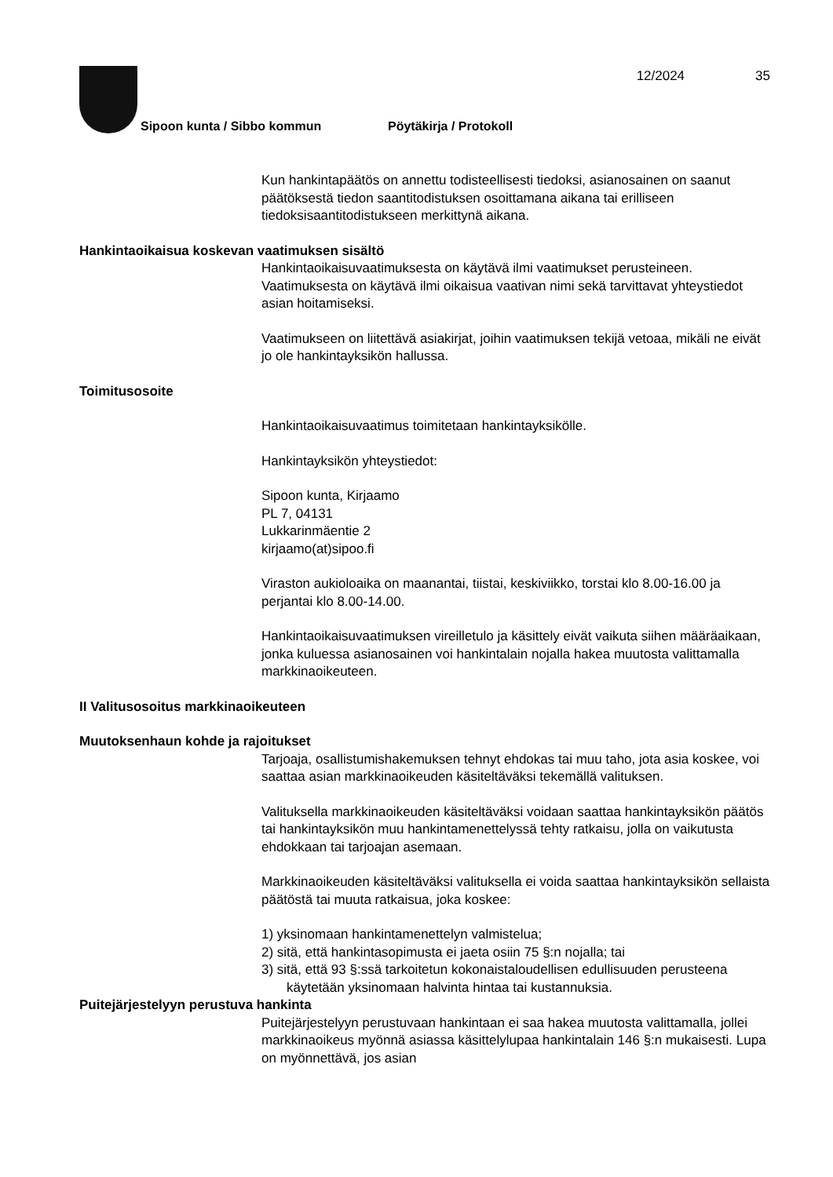Sipoon kunta / Sibbo kommun Pöytäkirja / Protokoll
12/2024 35
Kun hankintapäätös on annettu todisteellisesti tiedoksi, asianosainen on saanut päätöksestä tiedon saantitodistuksen osoittamana aikana tai erilliseen tiedoksisaantitodistukseen merkittynä aikana.
Hankintaoikaisua koskevan vaatimuksen sisältö
Hankintaoikaisuvaatimuksesta on käytävä ilmi vaatimukset perusteineen. Vaatimuksesta on käytävä ilmi oikaisua vaativan nimi sekä tarvittavat yhteystiedot asian hoitamiseksi.
Vaatimukseen on liitettävä asiakirjat, joihin vaatimuksen tekijä vetoaa, mikäli ne eivät jo ole hankintayksikön hallussa.
Toimitusosoite
Hankintaoikaisuvaatimus toimitetaan hankintayksikölle.
Hankintayksikön yhteystiedot:
Sipoon kunta, Kirjaamo
PL 7, 04131
Lukkarinmäentie 2
kirjaamo(at)sipoo.fi
Viraston aukioloaika on maanantai, tiistai, keskiviikko, torstai klo 8.00-16.00 ja perjantai klo 8.00-14.00.
Hankintaoikaisuvaatimuksen vireilletulo ja käsittely eivät vaikuta siihen määräaikaan, jonka kuluessa asianosainen voi hankintalain nojalla hakea muutosta valittamalla markkinaoikeuteen.
II Valitusosoitus markkinaoikeuteen
Muutoksenhaun kohde ja rajoitukset
Tarjoaja, osallistumishakemuksen tehnyt ehdokas tai muu taho, jota asia koskee, voi saattaa asian markkinaoikeuden käsiteltäväksi tekemällä valituksen.
Valituksella markkinaoikeuden käsiteltäväksi voidaan saattaa hankintayksikön päätös tai hankintayksikön muu hankintamenettelyssä tehty ratkaisu, jolla on vaikutusta ehdokkaan tai tarjoajan asemaan.
Markkinaoikeuden käsiteltäväksi valituksella ei voida saattaa hankintayksikön sellaista päätöstä tai muuta ratkaisua, joka koskee:
1) yksinomaan hankintamenettelyn valmistelua;
2) sitä, että hankintasopimusta ei jaeta osiin 75 §:n nojalla; tai
3) sitä, että 93 §:ssä tarkoitetun kokonaistaloudellisen edullisuuden perusteena käytetään yksinomaan halvinta hintaa tai kustannuksia.
Puitejärjestelyyn perustuva hankinta
Puitejärjestelyyn perustuvaan hankintaan ei saa hakea muutosta valittamalla, jollei markkinaoikeus myönnä asiassa käsittelylupaa hankintalain 146 §:n mukaisesti. Lupa on myönnettävä, jos asian